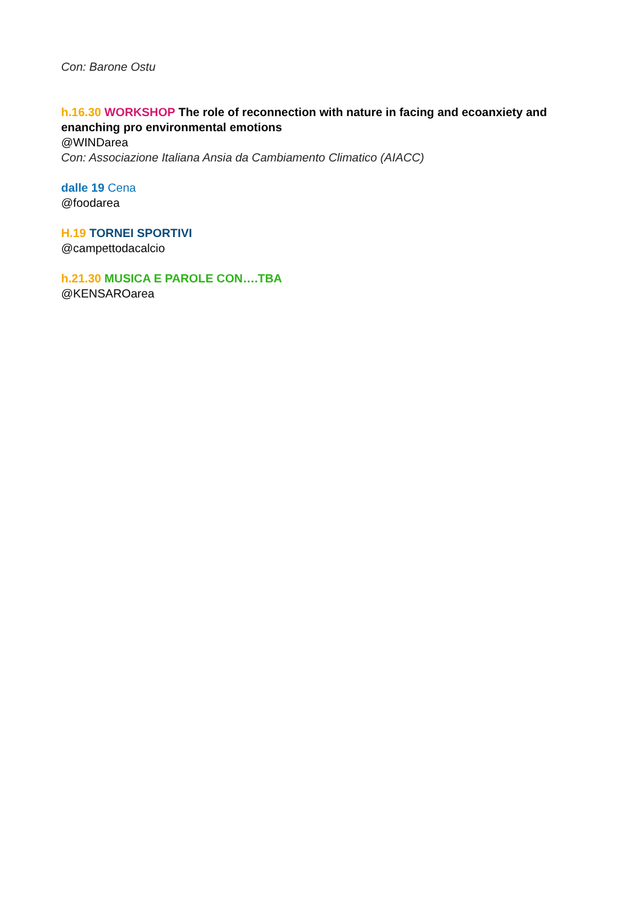Con: Barone Ostu
h.16.30 WORKSHOP The role of reconnection with nature in facing and ecoanxiety and enanching pro environmental emotions
@WINDarea
Con: Associazione Italiana Ansia da Cambiamento Climatico (AIACC)
dalle 19 Cena
@foodarea
H.19 TORNEI SPORTIVI
@campettodacalcio
h.21.30 MUSICA E PAROLE CON….TBA
@KENSAROarea